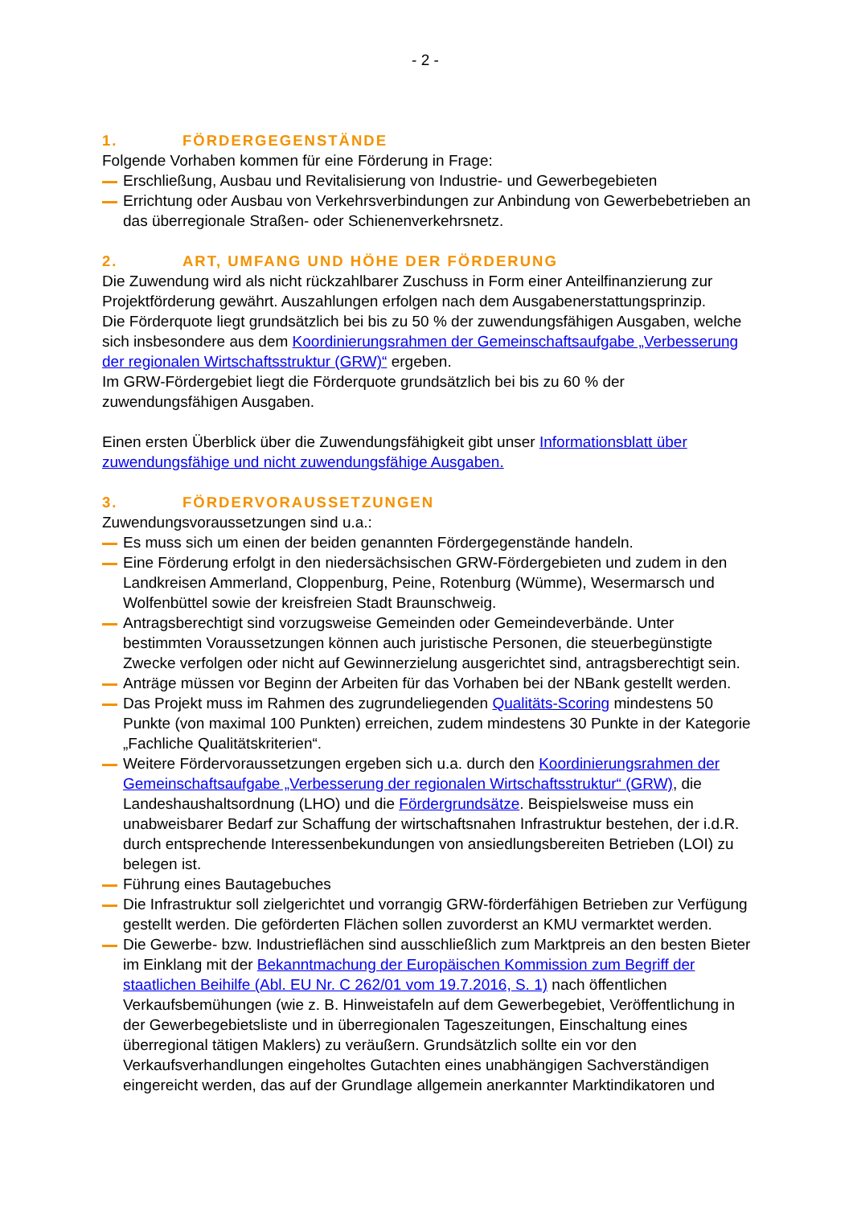- 2 -
1. FÖRDERGEGENSTÄNDE
Folgende Vorhaben kommen für eine Förderung in Frage:
Erschließung, Ausbau und Revitalisierung von Industrie- und Gewerbegebieten
Errichtung oder Ausbau von Verkehrsverbindungen zur Anbindung von Gewerbebetrieben an das überregionale Straßen- oder Schienenverkehrsnetz.
2. ART, UMFANG UND HÖHE DER FÖRDERUNG
Die Zuwendung wird als nicht rückzahlbarer Zuschuss in Form einer Anteilfinanzierung zur Projektförderung gewährt. Auszahlungen erfolgen nach dem Ausgabenerstattungsprinzip.
Die Förderquote liegt grundsätzlich bei bis zu 50 % der zuwendungsfähigen Ausgaben, welche sich insbesondere aus dem Koordinierungsrahmen der Gemeinschaftsaufgabe „Verbesserung der regionalen Wirtschaftsstruktur (GRW)“ ergeben.
Im GRW-Fördergebiet liegt die Förderquote grundsätzlich bei bis zu 60 % der zuwendungsfähigen Ausgaben.
Einen ersten Überblick über die Zuwendungsfähigkeit gibt unser Informationsblatt über zuwendungsfähige und nicht zuwendungsfähige Ausgaben.
3. FÖRDERVORAUSSETZUNGEN
Zuwendungsvoraussetzungen sind u.a.:
Es muss sich um einen der beiden genannten Fördergegenstände handeln.
Eine Förderung erfolgt in den niedersächsischen GRW-Fördergebieten und zudem in den Landkreisen Ammerland, Cloppenburg, Peine, Rotenburg (Wümme), Wesermarsch und Wolfenbüttel sowie der kreisfreien Stadt Braunschweig.
Antragsberechtigt sind vorzugsweise Gemeinden oder Gemeindeverbände. Unter bestimmten Voraussetzungen können auch juristische Personen, die steuerbegünstigte Zwecke verfolgen oder nicht auf Gewinnerzielung ausgerichtet sind, antragsberechtigt sein.
Anträge müssen vor Beginn der Arbeiten für das Vorhaben bei der NBank gestellt werden.
Das Projekt muss im Rahmen des zugrundeliegenden Qualitäts-Scoring mindestens 50 Punkte (von maximal 100 Punkten) erreichen, zudem mindestens 30 Punkte in der Kategorie „Fachliche Qualitätskriterien“.
Weitere Fördervoraussetzungen ergeben sich u.a. durch den Koordinierungsrahmen der Gemeinschaftsaufgabe „Verbesserung der regionalen Wirtschaftsstruktur“ (GRW), die Landeshaushaltsordnung (LHO) und die Fördergrundsätze. Beispielsweise muss ein unabweisbarer Bedarf zur Schaffung der wirtschaftsnahen Infrastruktur bestehen, der i.d.R. durch entsprechende Interessenbekundungen von ansiedlungsbereiten Betrieben (LOI) zu belegen ist.
Führung eines Bautagebuches
Die Infrastruktur soll zielgerichtet und vorrangig GRW-förderfähigen Betrieben zur Verfügung gestellt werden. Die geförderten Flächen sollen zuvorderst an KMU vermarktet werden.
Die Gewerbe- bzw. Industrieflächen sind ausschließlich zum Marktpreis an den besten Bieter im Einklang mit der Bekanntmachung der Europäischen Kommission zum Begriff der staatlichen Beihilfe (Abl. EU Nr. C 262/01 vom 19.7.2016, S. 1) nach öffentlichen Verkaufsbemühungen (wie z. B. Hinweistafeln auf dem Gewerbegebiet, Veröffentlichung in der Gewerbegebietsliste und in überregionalen Tageszeitungen, Einschaltung eines überregional tätigen Maklers) zu veräußern. Grundsätzlich sollte ein vor den Verkaufsverhandlungen eingeholtes Gutachten eines unabhängigen Sachverständigen eingereicht werden, das auf der Grundlage allgemein anerkannter Marktindikatoren und